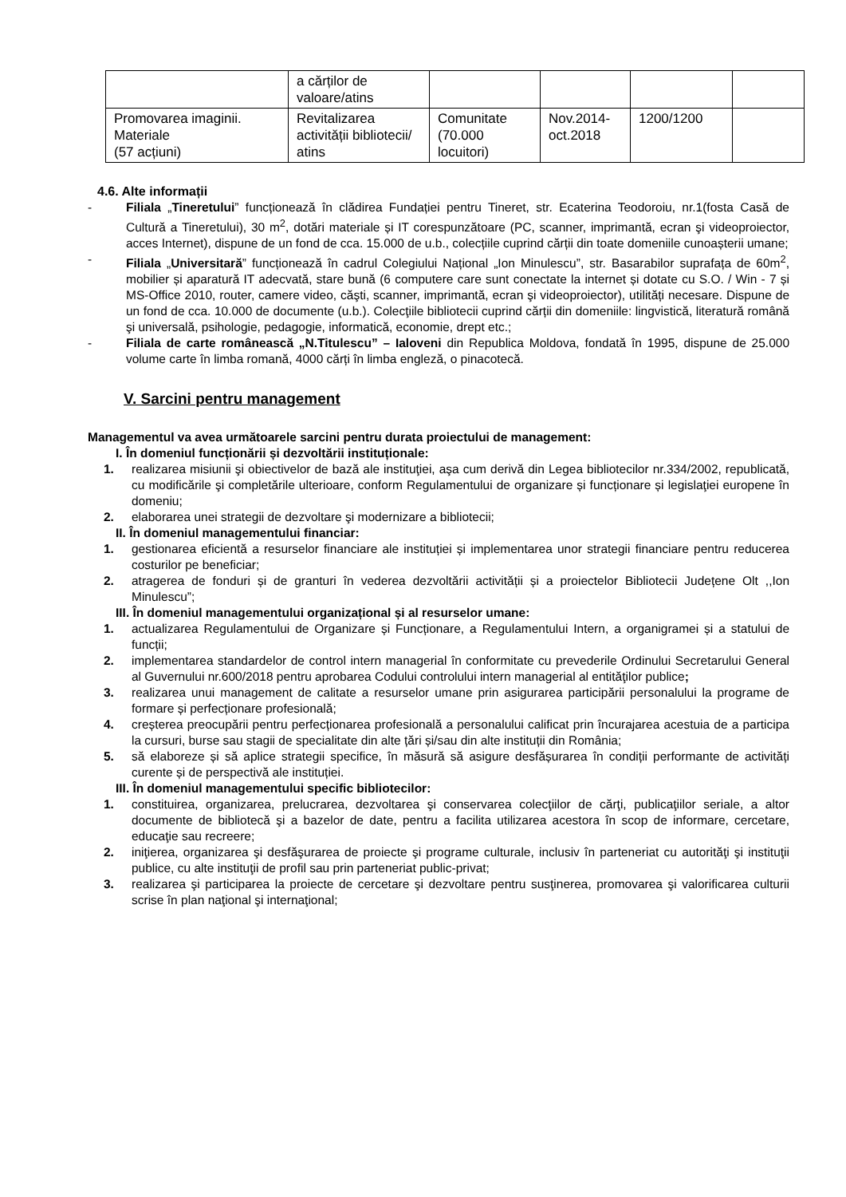| | a cărților de valoare/atins | | | | |
| Promovarea imaginii. Materiale (57 acțiuni) | Revitalizarea activității bibliotecii/ atins | Comunitate (70.000 locuitori) | Nov.2014-oct.2018 | 1200/1200 | |
4.6. Alte informații
- Filiala „Tineretului” funcționează în clădirea Fundației pentru Tineret, str. Ecaterina Teodoroiu, nr.1(fosta Casă de Cultură a Tineretului), 30 m<sup>2</sup>, dotări materiale și IT corespunzătoare (PC, scanner, imprimantă, ecran şi videoproiector, acces Internet), dispune de un fond de cca. 15.000 de u.b., colecțiile cuprind cărții din toate domeniile cunoașterii umane;
- Filiala „Universitară” funcționează în cadrul Colegiului Național „Ion Minulescu”, str. Basarabilor suprafața de 60m<sup>2</sup>, mobilier și aparatură IT adecvată, stare bună (6 computere care sunt conectate la internet și dotate cu S.O. / Win - 7 și MS-Office 2010, router, camere video, căşti, scanner, imprimantă, ecran şi videoproiector), utilități necesare. Dispune de un fond de cca. 10.000 de documente (u.b.). Colecţiile bibliotecii cuprind cărții din domeniile: lingvistică, literatură română şi universală, psihologie, pedagogie, informatică, economie, drept etc.;
- Filiala de carte românească „N.Titulescu” – Ialoveni din Republica Moldova, fondată în 1995, dispune de 25.000 volume carte în limba romană, 4000 cărți în limba engleză, o pinacotecă.
V. Sarcini pentru management
Managementul va avea următoarele sarcini pentru durata proiectului de management:
I. În domeniul funcționării și dezvoltării instituționale:
1. realizarea misiunii şi obiectivelor de bază ale instituţiei, aşa cum derivă din Legea bibliotecilor nr.334/2002, republicată, cu modificările şi completările ulterioare, conform Regulamentului de organizare și funcționare și legislaţiei europene în domeniu;
2. elaborarea unei strategii de dezvoltare şi modernizare a bibliotecii;
II. În domeniul managementului financiar:
1. gestionarea eficientă a resurselor financiare ale instituției și implementarea unor strategii financiare pentru reducerea costurilor pe beneficiar;
2. atragerea de fonduri și de granturi în vederea dezvoltării activității și a proiectelor Bibliotecii Județene Olt ,,Ion Minulescu”;
III. În domeniul managementului organizațional și al resurselor umane:
1. actualizarea Regulamentului de Organizare și Funcționare, a Regulamentului Intern, a organigramei și a statului de funcții;
2. implementarea standardelor de control intern managerial în conformitate cu prevederile Ordinului Secretarului General al Guvernului nr.600/2018 pentru aprobarea Codului controlului intern managerial al entităţilor publice;
3. realizarea unui management de calitate a resurselor umane prin asigurarea participării personalului la programe de formare și perfecționare profesională;
4. creșterea preocupării pentru perfecționarea profesională a personalului calificat prin încurajarea acestuia de a participa la cursuri, burse sau stagii de specialitate din alte țări și/sau din alte instituții din România;
5. să elaboreze și să aplice strategii specifice, în măsură să asigure desfășurarea în condiții performante de activități curente și de perspectivă ale instituției.
III. În domeniul managementului specific bibliotecilor:
1. constituirea, organizarea, prelucrarea, dezvoltarea şi conservarea colecţiilor de cărţi, publicaţiilor seriale, a altor documente de bibliotecă şi a bazelor de date, pentru a facilita utilizarea acestora în scop de informare, cercetare, educaţie sau recreere;
2. iniţierea, organizarea şi desfăşurarea de proiecte şi programe culturale, inclusiv în parteneriat cu autorităţi şi instituţii publice, cu alte instituţii de profil sau prin parteneriat public-privat;
3. realizarea şi participarea la proiecte de cercetare şi dezvoltare pentru susţinerea, promovarea şi valorificarea culturii scrise în plan naţional şi internaţional;